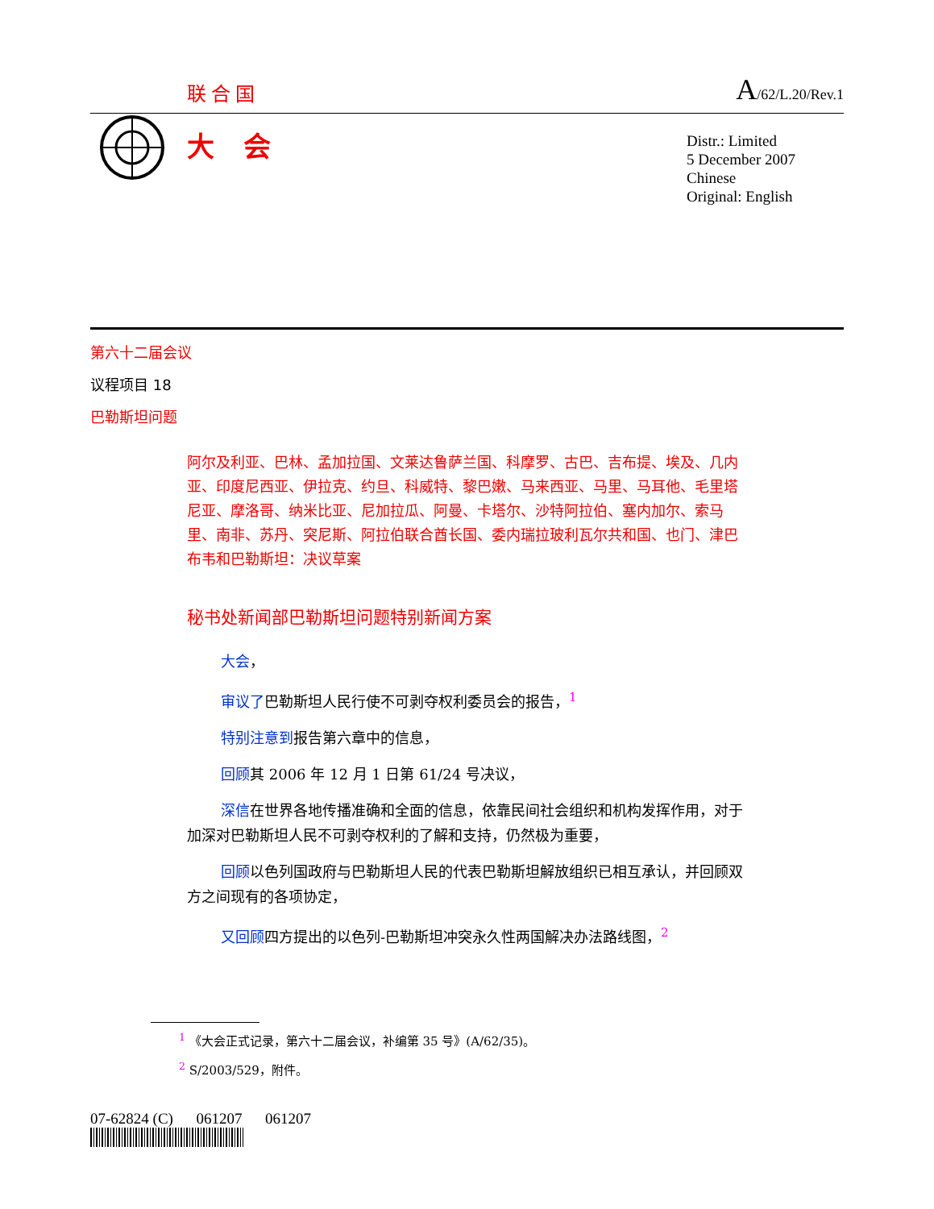联合国 A/62/L.20/Rev.1
大会
Distr.: Limited
5 December 2007
Chinese
Original: English
第六十二届会议
议程项目 18
巴勒斯坦问题
阿尔及利亚、巴林、孟加拉国、文莱达鲁萨兰国、科摩罗、古巴、吉布提、埃及、几内亚、印度尼西亚、伊拉克、约旦、科威特、黎巴嫩、马来西亚、马里、马耳他、毛里塔尼亚、摩洛哥、纳米比亚、尼加拉瓜、阿曼、卡塔尔、沙特阿拉伯、塞内加尔、索马里、南非、苏丹、突尼斯、阿拉伯联合酋长国、委内瑞拉玻利瓦尔共和国、也门、津巴布韦和巴勒斯坦：决议草案
秘书处新闻部巴勒斯坦问题特别新闻方案
大会，
审议了巴勒斯坦人民行使不可剥夺权利委员会的报告，<sup>1</sup>
特别注意到报告第六章中的信息，
回顾其 2006 年 12 月 1 日第 61/24 号决议，
深信在世界各地传播准确和全面的信息，依靠民间社会组织和机构发挥作用，对于加深对巴勒斯坦人民不可剥夺权利的了解和支持，仍然极为重要，
回顾以色列国政府与巴勒斯坦人民的代表巴勒斯坦解放组织已相互承认，并回顾双方之间现有的各项协定，
又回顾四方提出的以色列-巴勒斯坦冲突永久性两国解决办法路线图，<sup>2</sup>
<sup>1</sup> 《大会正式记录，第六十二届会议，补编第 35 号》(A/62/35)。
<sup>2</sup> S/2003/529，附件。
07-62824 (C) 061207 061207